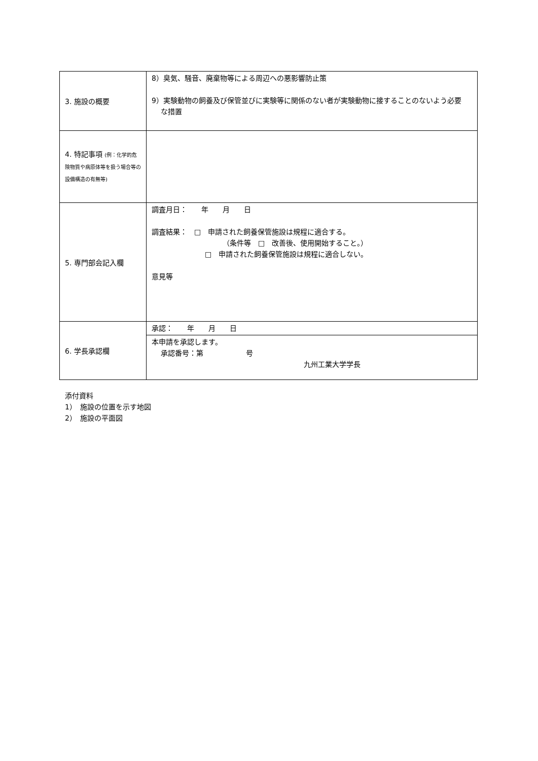| 3. 施設の概要 | 8）臭気、騒音、廃棄物等による周辺への悪影響防止策 9）実験動物の飼養及び保管並びに実験等に関係のない者が実験動物に接することのないよう必要 な措置 |
| 4. 特記事項 (例：化学的危険物質や病原体等を扱う場合等の設備構造の有無等) | |
| 5. 専門部会記入欄 | 調査月日： 年 月 日 調査結果： □ 申請された飼養保管施設は規程に適合する。 （条件等 □ 改善後、使用開始すること。） □ 申請された飼養保管施設は規程に適合しない。 意見等 |
| 6. 学長承認欄 | 承認： 年 月 日 |
| | 本申請を承認します。 承認番号：第 号 九州工業大学学長 |
添付資料
1）　施設の位置を示す地図
2）　施設の平面図